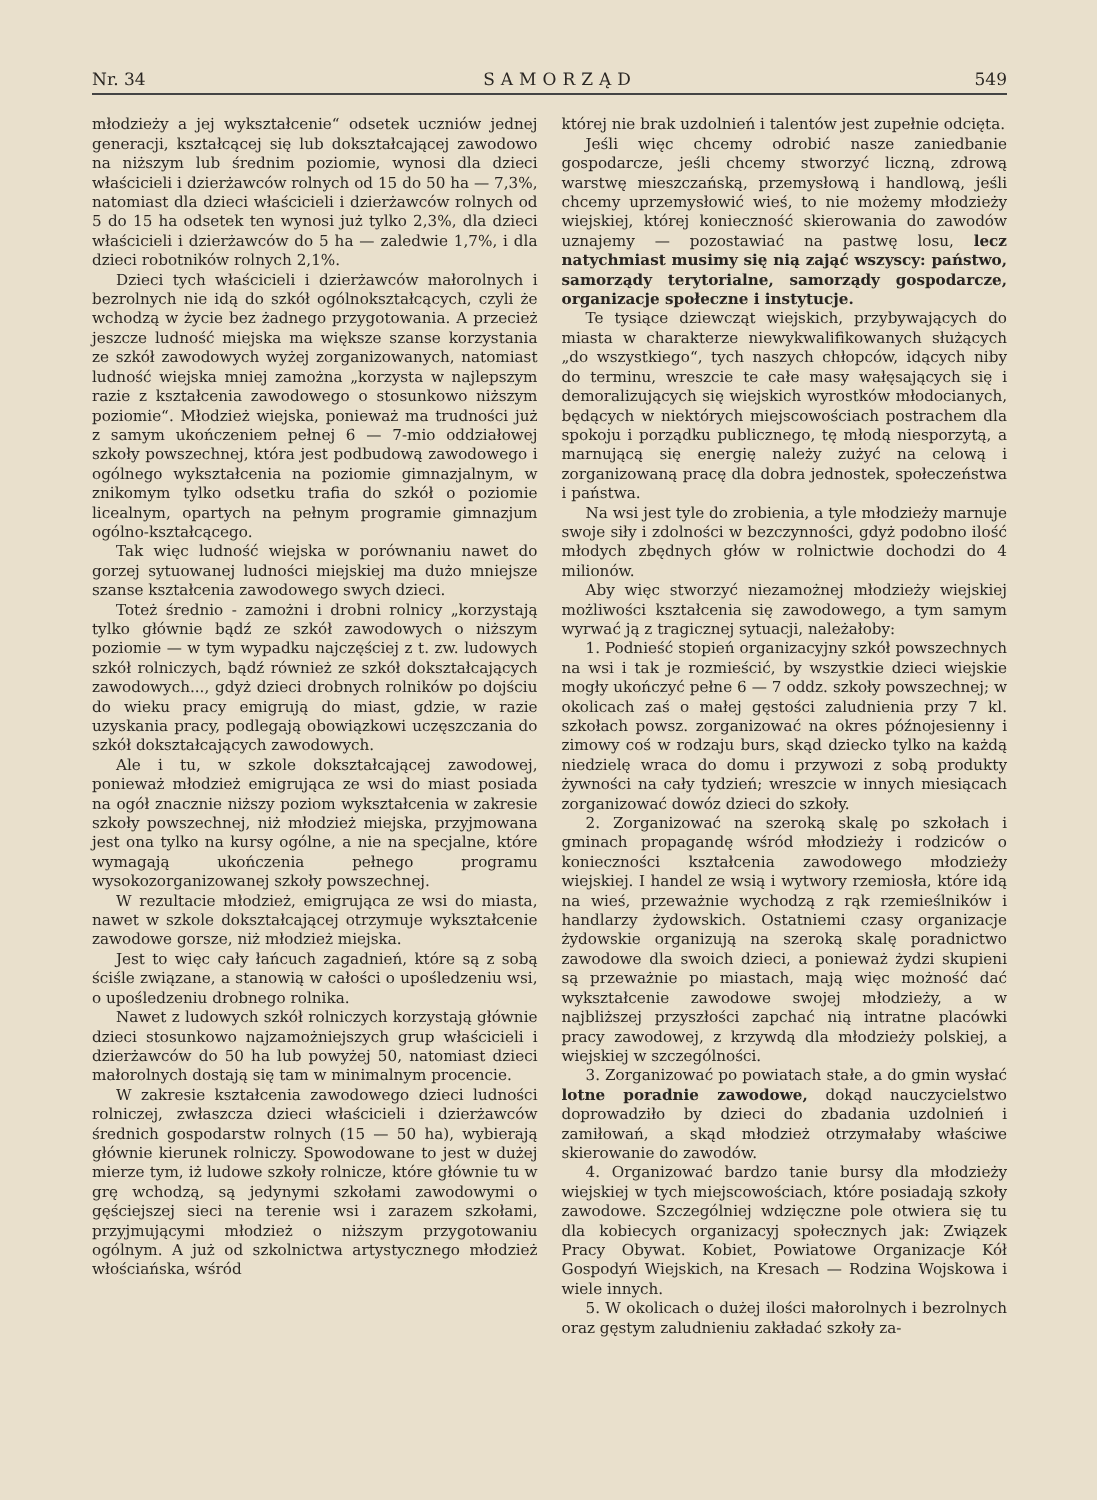Nr. 34 SAMORZĄD 549
młodzieży a jej wykształcenie“ odsetek uczniów jednej generacji, kształcącej się lub dokształcającej zawodowo na niższym lub średnim poziomie, wynosi dla dzieci właścicieli i dzierżawców rolnych od 15 do 50 ha — 7,3%, natomiast dla dzieci właścicieli i dzierżawców rolnych od 5 do 15 ha odsetek ten wynosi już tylko 2,3%, dla dzieci właścicieli i dzierżawców do 5 ha — zaledwie 1,7%, i dla dzieci robotników rolnych 2,1%.
Dzieci tych właścicieli i dzierżawców małorolnych i bezrolnych nie idą do szkół ogólnokształcących, czyli że wchodzą w życie bez żadnego przygotowania. A przecież jeszcze ludność miejska ma większe szanse korzystania ze szkół zawodowych wyżej zorganizowanych, natomiast ludność wiejska mniej zamożna „korzysta w najlepszym razie z kształcenia zawodowego o stosunkowo niższym poziomie“. Młodzież wiejska, ponieważ ma trudności już z samym ukończeniem pełnej 6 — 7-mio oddziałowej szkoły powszechnej, która jest podbudową zawodowego i ogólnego wykształcenia na poziomie gimnazjalnym, w znikomym tylko odsetku trafia do szkół o poziomie licealnym, opartych na pełnym programie gimnazjum ogólno-kształcącego.
Tak więc ludność wiejska w porównaniu nawet do gorzej sytuowanej ludności miejskiej ma dużo mniejsze szanse kształcenia zawodowego swych dzieci.
Toteż średnio - zamożni i drobni rolnicy „korzystają tylko głównie bądź ze szkół zawodowych o niższym poziomie — w tym wypadku najczęściej z t. zw. ludowych szkół rolniczych, bądź również ze szkół dokształcających zawodowych..., gdyż dzieci drobnych rolników po dojściu do wieku pracy emigrują do miast, gdzie, w razie uzyskania pracy, podlegają obowiązkowi uczęszczania do szkół dokształcających zawodowych.
Ale i tu, w szkole dokształcającej zawodowej, ponieważ młodzież emigrująca ze wsi do miast posiada na ogół znacznie niższy poziom wykształcenia w zakresie szkoły powszechnej, niż młodzież miejska, przyjmowana jest ona tylko na kursy ogólne, a nie na specjalne, które wymagają ukończenia pełnego programu wysokozorganizowanej szkoły powszechnej.
W rezultacie młodzież, emigrująca ze wsi do miasta, nawet w szkole dokształcającej otrzymuje wykształcenie zawodowe gorsze, niż młodzież miejska.
Jest to więc cały łańcuch zagadnień, które są z sobą ściśle związane, a stanowią w całości o upośledzeniu wsi, o upośledzeniu drobnego rolnika.
Nawet z ludowych szkół rolniczych korzystają głównie dzieci stosunkowo najzamożniejszych grup właścicieli i dzierżawców do 50 ha lub powyżej 50, natomiast dzieci małorolnych dostają się tam w minimalnym procencie.
W zakresie kształcenia zawodowego dzieci ludności rolniczej, zwłaszcza dzieci właścicieli i dzierżawców średnich gospodarstw rolnych (15 — 50 ha), wybierają głównie kierunek rolniczy. Spowodowane to jest w dużej mierze tym, iż ludowe szkoły rolnicze, które głównie tu w grę wchodzą, są jedynymi szkołami zawodowymi o gęściejszej sieci na terenie wsi i zarazem szkołami, przyjmującymi młodzież o niższym przygotowaniu ogólnym. A już od szkolnictwa artystycznego młodzież włościańska, wśród
której nie brak uzdolnień i talentów jest zupełnie odcięta.
Jeśli więc chcemy odrobić nasze zaniedbanie gospodarcze, jeśli chcemy stworzyć liczną, zdrową warstwę mieszczańską, przemysłową i handlową, jeśli chcemy uprzemysłowić wieś, to nie możemy młodzieży wiejskiej, której konieczność skierowania do zawodów uznajemy — pozostawiać na pastwę losu, lecz natychmiast musimy się nią zająć wszyscy: państwo, samorządy terytorialne, samorządy gospodarcze, organizacje społeczne i instytucje.
Te tysiące dziewcząt wiejskich, przybywających do miasta w charakterze niewykwalifikowanych służących „do wszystkiego“, tych naszych chłopców, idących niby do terminu, wreszcie te całe masy wałęsających się i demoralizujących się wiejskich wyrostków młodocianych, będących w niektórych miejscowościach postrachem dla spokoju i porządku publicznego, tę młodą niesporzytą, a marnującą się energię należy zużyć na celową i zorganizowaną pracę dla dobra jednostek, społeczeństwa i państwa.
Na wsi jest tyle do zrobienia, a tyle młodzieży marnuje swoje siły i zdolności w bezczynności, gdyż podobno ilość młodych zbędnych głów w rolnictwie dochodzi do 4 milionów.
Aby więc stworzyć niezamożnej młodzieży wiejskiej możliwości kształcenia się zawodowego, a tym samym wyrwać ją z tragicznej sytuacji, należałoby:
1. Podnieść stopień organizacyjny szkół powszechnych na wsi i tak je rozmieścić, by wszystkie dzieci wiejskie mogły ukończyć pełne 6 — 7 oddz. szkoły powszechnej; w okolicach zaś o małej gęstości zaludnienia przy 7 kl. szkołach powsz. zorganizować na okres późnojesienny i zimowy coś w rodzaju burs, skąd dziecko tylko na każdą niedzielę wraca do domu i przywozi z sobą produkty żywności na cały tydzień; wreszcie w innych miesiącach zorganizować dowóz dzieci do szkoły.
2. Zorganizować na szeroką skalę po szkołach i gminach propagandę wśród młodzieży i rodziców o konieczności kształcenia zawodowego młodzieży wiejskiej. I handel ze wsią i wytwory rzemiosła, które idą na wieś, przeważnie wychodzą z rąk rzemieślników i handlarzy żydowskich. Ostatniemi czasy organizacje żydowskie organizują na szeroką skalę poradnictwo zawodowe dla swoich dzieci, a ponieważ żydzi skupieni są przeważnie po miastach, mają więc możność dać wykształcenie zawodowe swojej młodzieży, a w najbliższej przyszłości zapchać nią intratne placówki pracy zawodowej, z krzywdą dla młodzieży polskiej, a wiejskiej w szczególności.
3. Zorganizować po powiatach stałe, a do gmin wysłać lotne poradnie zawodowe, dokąd nauczycielstwo doprowadziło by dzieci do zbadania uzdolnień i zamiłowań, a skąd młodzież otrzymałaby właściwe skierowanie do zawodów.
4. Organizować bardzo tanie bursy dla młodzieży wiejskiej w tych miejscowościach, które posiadają szkoły zawodowe. Szczególniej wdzięczne pole otwiera się tu dla kobiecych organizacyj społecznych jak: Związek Pracy Obywat. Kobiet, Powiatowe Organizacje Kół Gospodyń Wiejskich, na Kresach — Rodzina Wojskowa i wiele innych.
5. W okolicach o dużej ilości małorolnych i bezrolnych oraz gęstym zaludnieniu zakładać szkoły za-